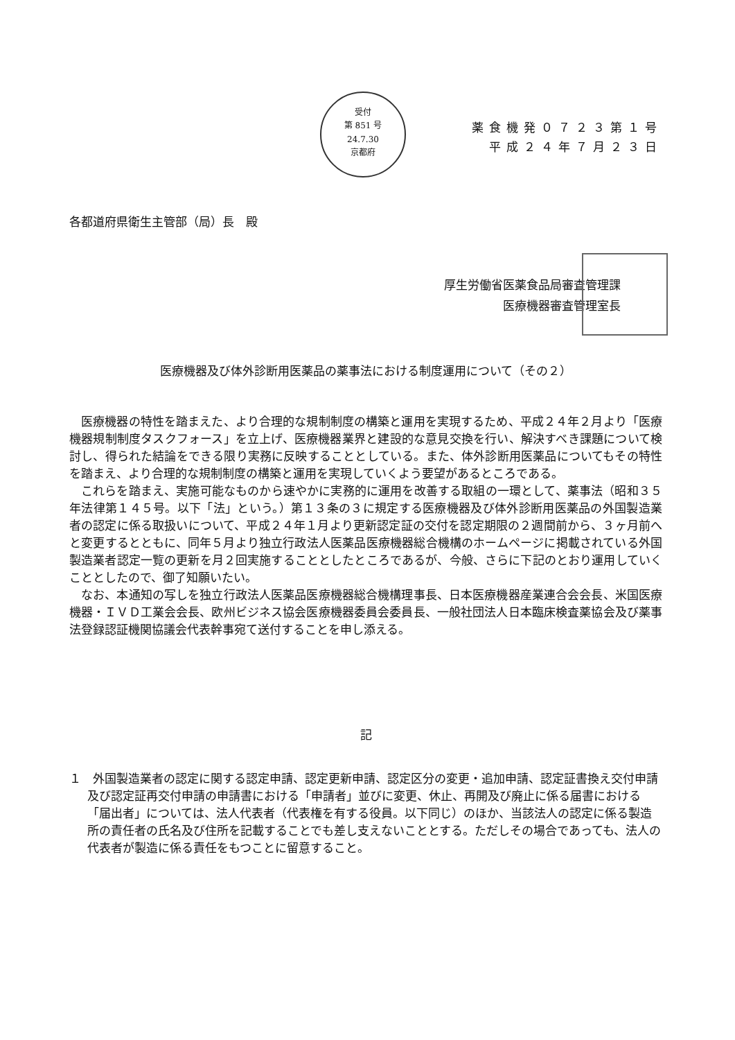受付
第 851 号
24.7.30
京都府
薬食機発０７２３第１号
平成２４年７月２３日
各都道府県衛生主管部（局）長　殿
厚生労働省医薬食品局審査管理課
医療機器審査管理室長
医療機器及び体外診断用医薬品の薬事法における制度運用について（その２）
医療機器の特性を踏まえた、より合理的な規制制度の構築と運用を実現するため、平成２４年２月より「医療機器規制制度タスクフォース」を立上げ、医療機器業界と建設的な意見交換を行い、解決すべき課題について検討し、得られた結論をできる限り実務に反映することとしている。また、体外診断用医薬品についてもその特性を踏まえ、より合理的な規制制度の構築と運用を実現していくよう要望があるところである。
これらを踏まえ、実施可能なものから速やかに実務的に運用を改善する取組の一環として、薬事法（昭和３５年法律第１４５号。以下「法」という。）第１３条の３に規定する医療機器及び体外診断用医薬品の外国製造業者の認定に係る取扱いについて、平成２４年１月より更新認定証の交付を認定期限の２週間前から、３ヶ月前へと変更するとともに、同年５月より独立行政法人医薬品医療機器総合機構のホームページに掲載されている外国製造業者認定一覧の更新を月２回実施することとしたところであるが、今般、さらに下記のとおり運用していくこととしたので、御了知願いたい。
なお、本通知の写しを独立行政法人医薬品医療機器総合機構理事長、日本医療機器産業連合会会長、米国医療機器・ＩＶＤ工業会会長、欧州ビジネス協会医療機器委員会委員長、一般社団法人日本臨床検査薬協会及び薬事法登録認証機関協議会代表幹事宛て送付することを申し添える。
記
１　外国製造業者の認定に関する認定申請、認定更新申請、認定区分の変更・追加申請、認定証書換え交付申請及び認定証再交付申請の申請書における「申請者」並びに変更、休止、再開及び廃止に係る届書における「届出者」については、法人代表者（代表権を有する役員。以下同じ）のほか、当該法人の認定に係る製造所の責任者の氏名及び住所を記載することでも差し支えないこととする。ただしその場合であっても、法人の代表者が製造に係る責任をもつことに留意すること。